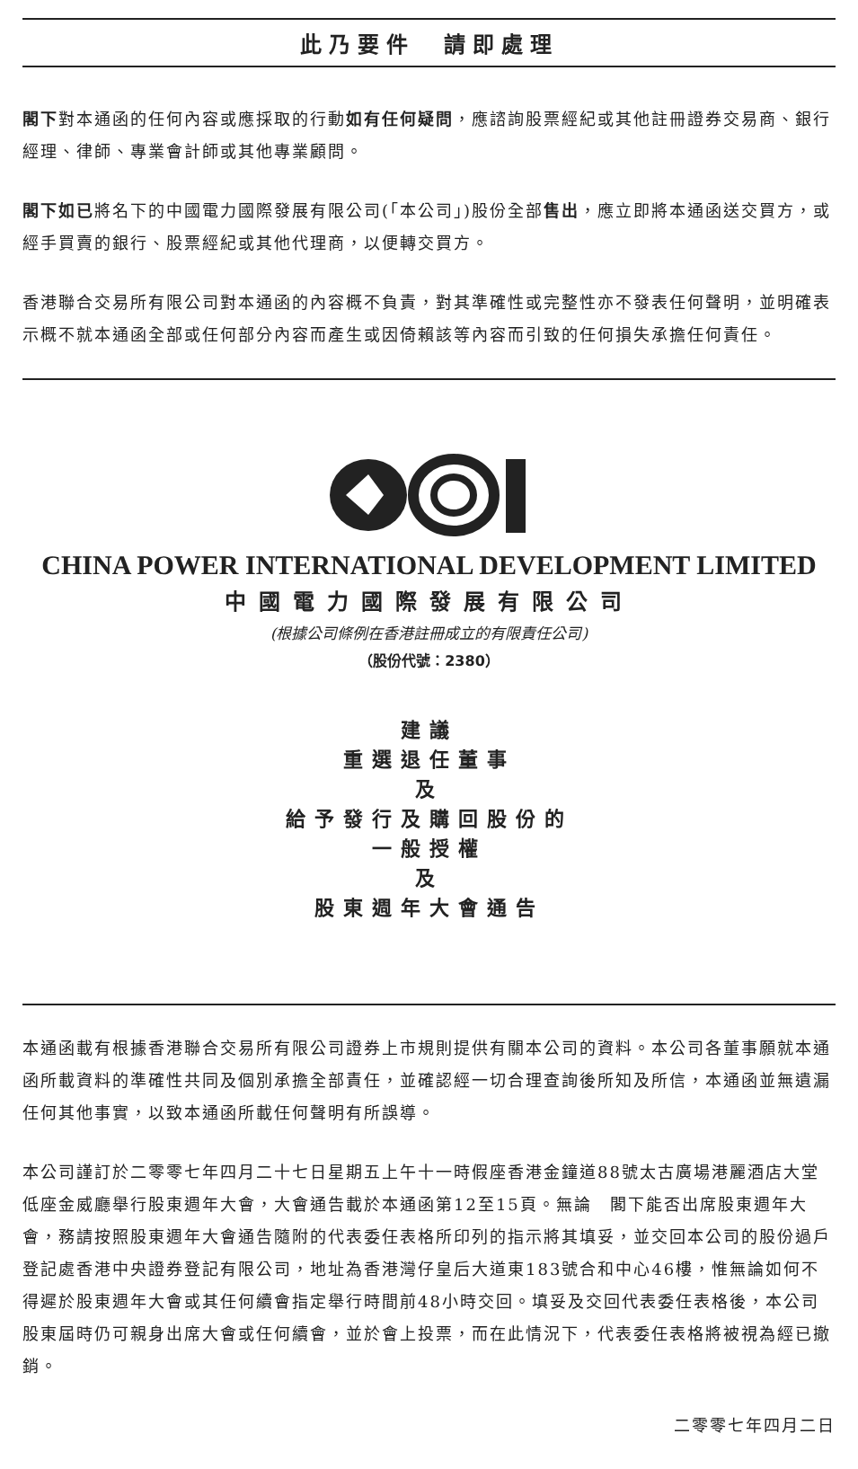此乃要件　請即處理
閣下對本通函的任何內容或應採取的行動如有任何疑問，應諮詢股票經紀或其他註冊證券交易商、銀行經理、律師、專業會計師或其他專業顧問。
閣下如已將名下的中國電力國際發展有限公司(「本公司」)股份全部售出，應立即將本通函送交買方，或經手買賣的銀行、股票經紀或其他代理商，以便轉交買方。
香港聯合交易所有限公司對本通函的內容概不負責，對其準確性或完整性亦不發表任何聲明，並明確表示概不就本通函全部或任何部分內容而產生或因倚賴該等內容而引致的任何損失承擔任何責任。
CHINA POWER INTERNATIONAL DEVELOPMENT LIMITED
中國電力國際發展有限公司
(根據公司條例在香港註冊成立的有限責任公司)
（股份代號：2380）
建議
重選退任董事
及
給予發行及購回股份的
一般授權
及
股東週年大會通告
本通函載有根據香港聯合交易所有限公司證券上市規則提供有關本公司的資料。本公司各董事願就本通函所載資料的準確性共同及個別承擔全部責任，並確認經一切合理查詢後所知及所信，本通函並無遺漏任何其他事實，以致本通函所載任何聲明有所誤導。
本公司謹訂於二零零七年四月二十七日星期五上午十一時假座香港金鐘道88號太古廣場港麗酒店大堂低座金威廳舉行股東週年大會，大會通告載於本通函第12至15頁。無論　閣下能否出席股東週年大會，務請按照股東週年大會通告隨附的代表委任表格所印列的指示將其填妥，並交回本公司的股份過戶登記處香港中央證券登記有限公司，地址為香港灣仔皇后大道東183號合和中心46樓，惟無論如何不得遲於股東週年大會或其任何續會指定舉行時間前48小時交回。填妥及交回代表委任表格後，本公司股東屆時仍可親身出席大會或任何續會，並於會上投票，而在此情況下，代表委任表格將被視為經已撤銷。
二零零七年四月二日